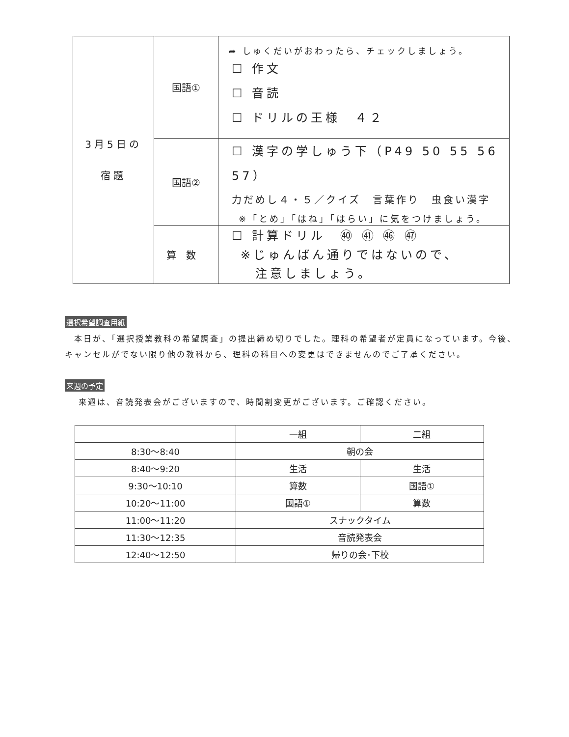| 3月5日の 宿題 | 国語① | ➦ しゅくだいがおわったら、チェックしましょう。 ☐ 作文 ☐ 音読 ☐ ドリルの王様 ４２ |
| | 国語② | ☐ 漢字の学しゅう下（P49 50 55 56 57） 力だめし４・５／クイズ 言葉作り 虫食い漢字 ※「とめ」「はね」「はらい」に気をつけましょう。 |
| | 算数 | ☐ 計算ドリル ㊵ ㊶ ㊻ ㊼ ※じゅんばん通りではないので、 注意しましょう。 |
選択希望調査用紙
　本日が、「選択授業教科の希望調査」の提出締め切りでした。理科の希望者が定員になっています。今後、
キャンセルがでない限り他の教科から、理科の科目への変更はできませんのでご了承ください。
来週の予定
来週は、音読発表会がございますので、時間割変更がございます。ご確認ください。
| | 一組 | 二組 |
| 8:30〜8:40 | 朝の会 | |
| 8:40〜9:20 | 生活 | 生活 |
| 9:30〜10:10 | 算数 | 国語① |
| 10:20〜11:00 | 国語① | 算数 |
| 11:00〜11:20 | スナックタイム | |
| 11:30〜12:35 | 音読発表会 | |
| 12:40〜12:50 | 帰りの会･下校 | |